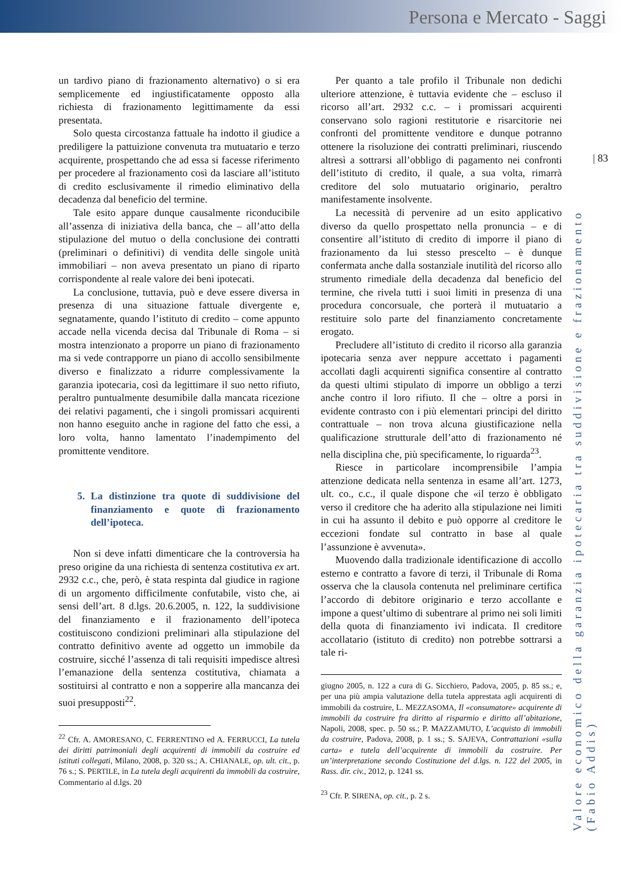Persona e Mercato - Saggi
| 83
Valore economico della garanzia ipotecaria tra suddivisione e frazionamento (Fabio Addis)
un tardivo piano di frazionamento alternativo) o si era semplicemente ed ingiustificatamente opposto alla richiesta di frazionamento legittimamente da essi presentata.
Solo questa circostanza fattuale ha indotto il giudice a prediligere la pattuizione convenuta tra mutuatario e terzo acquirente, prospettando che ad essa si facesse riferimento per procedere al frazionamento così da lasciare all’istituto di credito esclusivamente il rimedio eliminativo della decadenza dal beneficio del termine.
Tale esito appare dunque causalmente riconducibile all’assenza di iniziativa della banca, che – all’atto della stipulazione del mutuo o della conclusione dei contratti (preliminari o definitivi) di vendita delle singole unità immobiliari – non aveva presentato un piano di riparto corrispondente al reale valore dei beni ipotecati.
La conclusione, tuttavia, può e deve essere diversa in presenza di una situazione fattuale divergente e, segnatamente, quando l’istituto di credito – come appunto accade nella vicenda decisa dal Tribunale di Roma – si mostra intenzionato a proporre un piano di frazionamento ma si vede contrapporre un piano di accollo sensibilmente diverso e finalizzato a ridurre complessivamente la garanzia ipotecaria, così da legittimare il suo netto rifiuto, peraltro puntualmente desumibile dalla mancata ricezione dei relativi pagamenti, che i singoli promissari acquirenti non hanno eseguito anche in ragione del fatto che essi, a loro volta, hanno lamentato l’inadempimento del promittente venditore.
5. La distinzione tra quote di suddivisione del finanziamento e quote di frazionamento dell’ipoteca.
Non si deve infatti dimenticare che la controversia ha preso origine da una richiesta di sentenza costitutiva ex art. 2932 c.c., che, però, è stata respinta dal giudice in ragione di un argomento difficilmente confutabile, visto che, ai sensi dell’art. 8 d.lgs. 20.6.2005, n. 122, la suddivisione del finanziamento e il frazionamento dell’ipoteca costituiscono condizioni preliminari alla stipulazione del contratto definitivo avente ad oggetto un immobile da costruire, sicché l’assenza di tali requisiti impedisce altresì l’emanazione della sentenza costitutiva, chiamata a sostituirsi al contratto e non a sopperire alla mancanza dei suoi presupposti<sup>22</sup>.
<sup>22</sup> Cfr. A. AMORESANO, C. FERRENTINO ed A. FERRUCCI, La tutela dei diritti patrimoniali degli acquirenti di immobili da costruire ed istituti collegati, Milano, 2008, p. 320 ss.; A. CHIANALE, op. ult. cit., p. 76 s.; S. PERTILE, in La tutela degli acquirenti da immobili da costruire, Commentario al d.lgs. 20
Per quanto a tale profilo il Tribunale non dedichi ulteriore attenzione, è tuttavia evidente che – escluso il ricorso all’art. 2932 c.c. – i promissari acquirenti conservano solo ragioni restitutorie e risarcitorie nei confronti del promittente venditore e dunque potranno ottenere la risoluzione dei contratti preliminari, riuscendo altresì a sottrarsi all’obbligo di pagamento nei confronti dell’istituto di credito, il quale, a sua volta, rimarrà creditore del solo mutuatario originario, peraltro manifestamente insolvente.
La necessità di pervenire ad un esito applicativo diverso da quello prospettato nella pronuncia – e di consentire all’istituto di credito di imporre il piano di frazionamento da lui stesso prescelto – è dunque confermata anche dalla sostanziale inutilità del ricorso allo strumento rimediale della decadenza dal beneficio del termine, che rivela tutti i suoi limiti in presenza di una procedura concorsuale, che porterà il mutuatario a restituire solo parte del finanziamento concretamente erogato.
Precludere all’istituto di credito il ricorso alla garanzia ipotecaria senza aver neppure accettato i pagamenti accollati dagli acquirenti significa consentire al contratto da questi ultimi stipulato di imporre un obbligo a terzi anche contro il loro rifiuto. Il che – oltre a porsi in evidente contrasto con i più elementari principi del diritto contrattuale – non trova alcuna giustificazione nella qualificazione strutturale dell’atto di frazionamento né nella disciplina che, più specificamente, lo riguarda<sup>23</sup>.
Riesce in particolare incomprensibile l’ampia attenzione dedicata nella sentenza in esame all’art. 1273, ult. co., c.c., il quale dispone che «il terzo è obbligato verso il creditore che ha aderito alla stipulazione nei limiti in cui ha assunto il debito e può opporre al creditore le eccezioni fondate sul contratto in base al quale l’assunzione è avvenuta».
Muovendo dalla tradizionale identificazione di accollo esterno e contratto a favore di terzi, il Tribunale di Roma osserva che la clausola contenuta nel preliminare certifica l’accordo di debitore originario e terzo accollante e impone a quest’ultimo di subentrare al primo nei soli limiti della quota di finanziamento ivi indicata. Il creditore accollatario (istituto di credito) non potrebbe sottrarsi a tale ri-
giugno 2005, n. 122 a cura di G. Sicchiero, Padova, 2005, p. 85 ss.; e, per una più ampia valutazione della tutela apprestata agli acquirenti di immobili da costruire, L. MEZZASOMA, Il «consumatore» acquirente di immobili da costruire fra diritto al risparmio e diritto all’abitazione, Napoli, 2008, spec. p. 50 ss.; P. MAZZAMUTO, L’acquisto di immobili da costruire, Padova, 2008, p. 1 ss.; S. SAJEVA, Contrattazioni «sulla carta» e tutela dell’acquirente di immobili da costruire. Per un’interpretazione secondo Costituzione del d.lgs. n. 122 del 2005, in Rass. dir. civ., 2012, p. 1241 ss.
<sup>23</sup> Cfr. P. SIRENA, op. cit., p. 2 s.